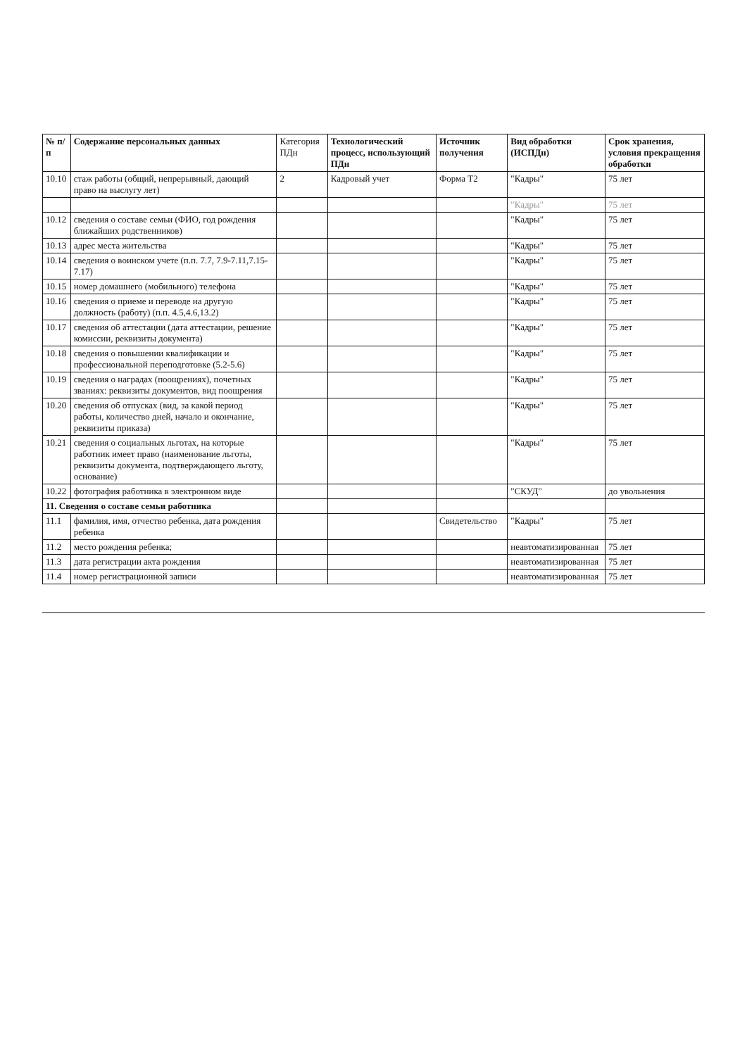| № п/п | Содержание персональных данных | Категория ПДн | Технологический процесс, использующий ПДн | Источник получения | Вид обработки (ИСПДн) | Срок хранения, условия прекращения обработки |
| --- | --- | --- | --- | --- | --- | --- |
| 10.10 | стаж работы (общий, непрерывный, дающий право на выслугу лет) | 2 | Кадровый учет | Форма Т2 | "Кадры" | 75 лет |
| | | | | | "Кадры" | 75 лет |
| 10.12 | сведения о составе семьи (ФИО, год рождения ближайших родственников) | | | | "Кадры" | 75 лет |
| 10.13 | адрес места жительства | | | | "Кадры" | 75 лет |
| 10.14 | сведения о воинском учете (п.п. 7.7, 7.9-7.11,7.15-7.17) | | | | "Кадры" | 75 лет |
| 10.15 | номер домашнего (мобильного) телефона | | | | "Кадры" | 75 лет |
| 10.16 | сведения о приеме и переводе на другую должность (работу) (п.п. 4.5,4.6,13.2) | | | | "Кадры" | 75 лет |
| 10.17 | сведения об аттестации (дата аттестации, решение комиссии, реквизиты документа) | | | | "Кадры" | 75 лет |
| 10.18 | сведения о повышении квалификации и профессиональной переподготовке (5.2-5.6) | | | | "Кадры" | 75 лет |
| 10.19 | сведения о наградах (поощрениях), почетных званиях: реквизиты документов, вид поощрения | | | | "Кадры" | 75 лет |
| 10.20 | сведения об отпусках (вид, за какой период работы, количество дней, начало и окончание, реквизиты приказа) | | | | "Кадры" | 75 лет |
| 10.21 | сведения о социальных льготах, на которые работник имеет право (наименование льготы, реквизиты документа, подтверждающего льготу, основание) | | | | "Кадры" | 75 лет |
| 10.22 | фотография работника в электронном виде | | | | "СКУД" | до увольнения |
| 11. Сведения о составе семьи работника | | | | | | |
| 11.1 | фамилия, имя, отчество ребенка, дата рождения ребенка | | | Свидетельство | "Кадры" | 75 лет |
| 11.2 | место рождения ребенка; | | | | неавтоматизированная | 75 лет |
| 11.3 | дата регистрации акта рождения | | | | неавтоматизированная | 75 лет |
| 11.4 | номер регистрационной записи | | | | неавтоматизированная | 75 лет |